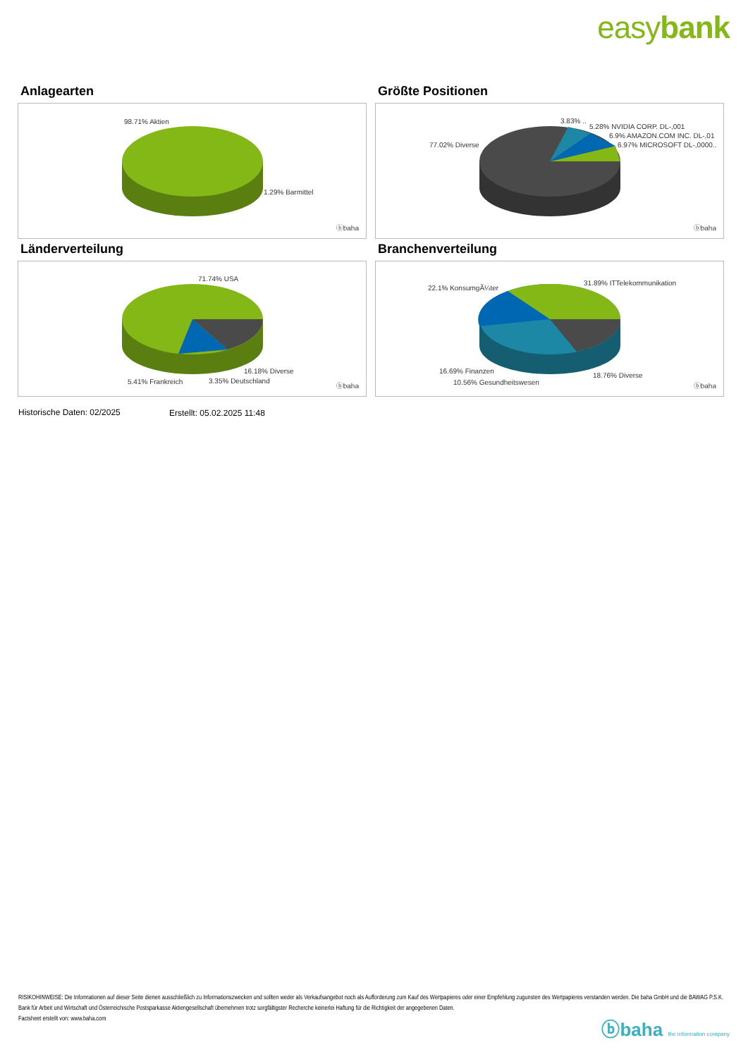easybank
Anlagearten
98.71% Aktien
1.29% Barmittel
ⓑbaha
Größte Positionen
3.83% ..
5.28% NVIDIA CORP. DL-,001
6.9% AMAZON.COM INC. DL-,01
6.97% MICROSOFT DL-,0000.. 77.02% Diverse
ⓑbaha
Länderverteilung
71.74% USA
16.18% Diverse
5.41% Frankreich 3.35% Deutschland
ⓑbaha
Branchenverteilung
22.1% KonsumgÃ¼ter
31.89% ITTelekommunikation
16.69% Finanzen
10.56% Gesundheitswesen
18.76% Diverse
ⓑbaha
Historische Daten: 02/2025 Erstellt: 05.02.2025 11:48
RISIKOHINWEISE: Die Informationen auf dieser Seite dienen ausschließlich zu Informationszwecken und sollten weder als Verkaufsangebot noch als Aufforderung zum Kauf des Wertpapieres oder einer Empfehlung zugunsten des Wertpapieres verstanden werden. Die baha GmbH und die BAWAG P.S.K. Bank für Arbeit und Wirtschaft und Österreichische Postsparkasse Aktiengesellschaft übernehmen trotz sorgfältigster Recherche keinerlei Haftung für die Richtigkeit der angegebenen Daten.
Factsheet erstellt von: www.baha.com
ⓑbaha the information company